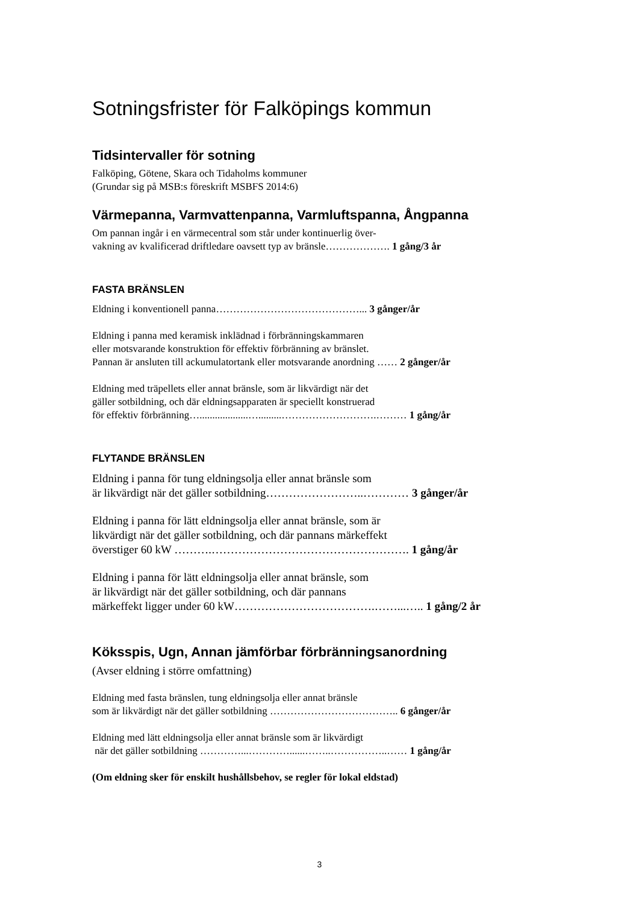Sotningsfrister för Falköpings kommun
Tidsintervaller för sotning
Falköping, Götene, Skara och Tidaholms kommuner
(Grundar sig på MSB:s föreskrift MSBFS 2014:6)
Värmepanna, Varmvattenpanna, Varmluftspanna, Ångpanna
Om pannan ingår i en värmecentral som står under kontinuerlig över-
vakning av kvalificerad driftledare oavsett typ av bränsle………………. 1 gång/3 år
FASTA BRÄNSLEN
Eldning i konventionell panna……………………………………... 3 gånger/år
Eldning i panna med keramisk inklädnad i förbränningskammaren
eller motsvarande konstruktion för effektiv förbränning av bränslet.
Pannan är ansluten till ackumulatortank eller motsvarande anordning …… 2 gånger/år
Eldning med träpellets eller annat bränsle, som är likvärdigt när det
gäller sotbildning, och där eldningsapparaten är speciellt konstruerad
för effektiv förbränning…...................….........……………………….……… 1 gång/år
FLYTANDE BRÄNSLEN
Eldning i panna för tung eldningsolja eller annat bränsle som
är likvärdigt när det gäller sotbildning……………………..………… 3 gånger/år
Eldning i panna för lätt eldningsolja eller annat bränsle, som är
likvärdigt när det gäller sotbildning, och där pannans märkeffekt
överstiger 60 kW ……….……………………………………………. 1 gång/år
Eldning i panna för lätt eldningsolja eller annat bränsle, som
är likvärdigt när det gäller sotbildning, och där pannans
märkeffekt ligger under 60 kW……………………………….……...….. 1 gång/2 år
Köksspis, Ugn, Annan jämförbar förbränningsanordning
(Avser eldning i större omfattning)
Eldning med fasta bränslen, tung eldningsolja eller annat bränsle
som är likvärdigt när det gäller sotbildning ……………………………….. 6 gånger/år
Eldning med lätt eldningsolja eller annat bränsle som är likvärdigt
när det gäller sotbildning …………...…………......……..……………..…… 1 gång/år
(Om eldning sker för enskilt hushållsbehov, se regler för lokal eldstad)
3